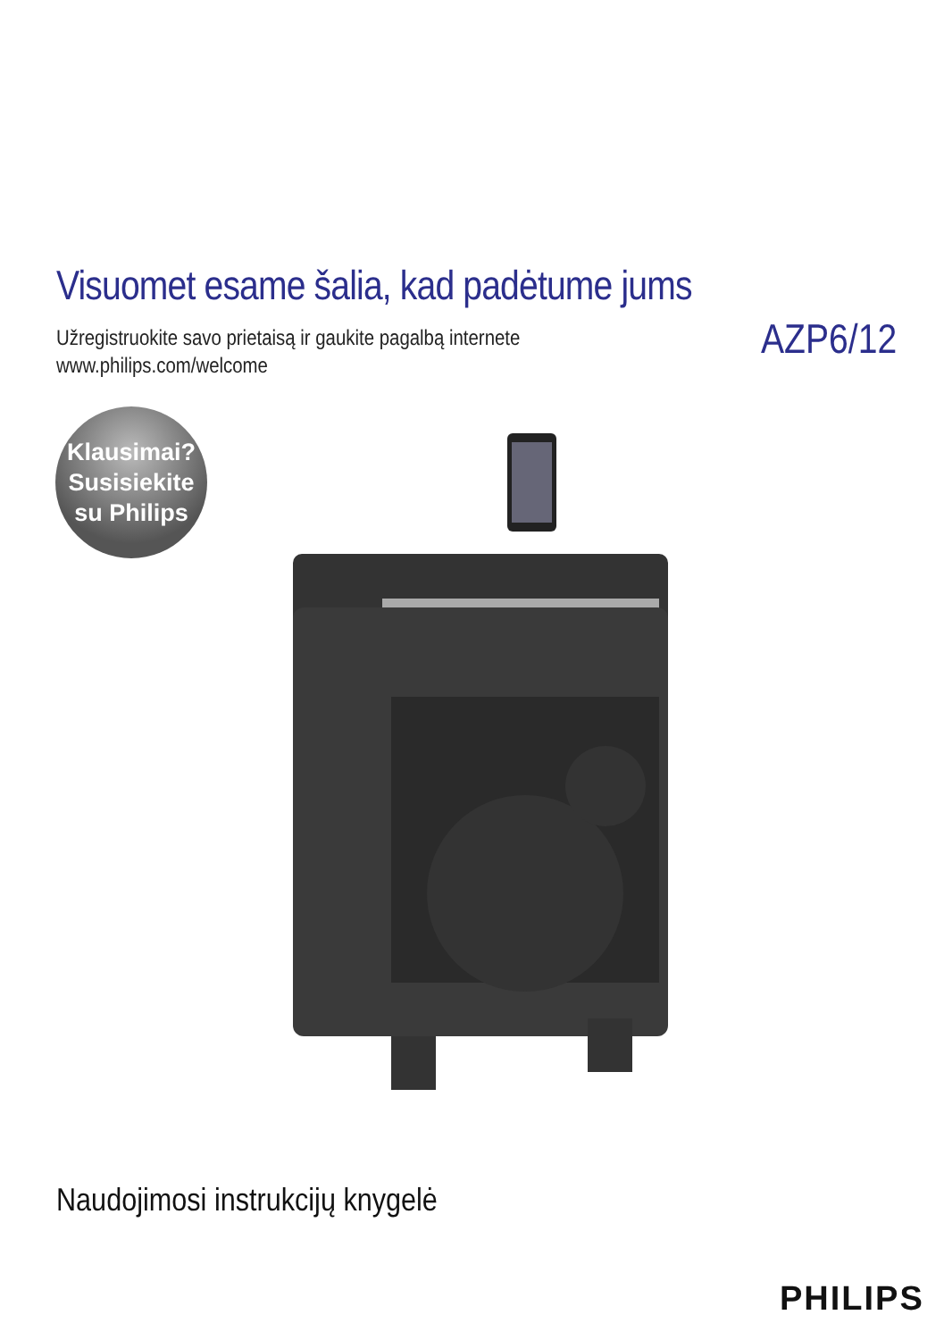Visuomet esame šalia, kad padėtume jums
Užregistruokite savo prietaisą ir gaukite pagalbą internete
www.philips.com/welcome
AZP6/12
Klausimai?
Susisiekite
su Philips
Naudojimosi instrukcijų knygelė
PHILIPS